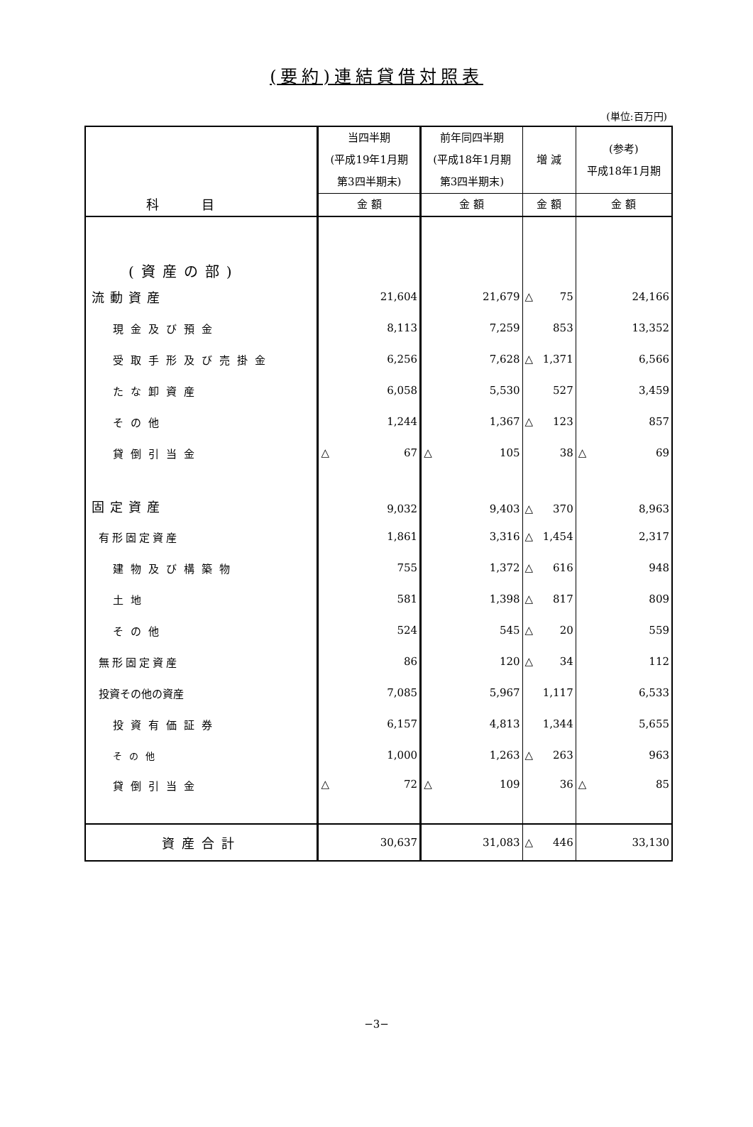(要約)連結貸借対照表
(単位:百万円)
| 科目 | 当四半期 (平成19年1月期 第3四半期末) | 前年同四半期 (平成18年1月期 第3四半期末) | 増 減 | (参考) 平成18年1月期 |
| --- | --- | --- | --- | --- |
| | 金 額 | 金 額 | 金 額 | 金 額 |
| (資産の部) | | | | |
| 流動資産 | 21,604 | 21,679 | △ 75 | 24,166 |
| 現金及び預金 | 8,113 | 7,259 | 853 | 13,352 |
| 受取手形及び売掛金 | 6,256 | 7,628 | △ 1,371 | 6,566 |
| たな卸資産 | 6,058 | 5,530 | 527 | 3,459 |
| その他 | 1,244 | 1,367 | △ 123 | 857 |
| 貸倒引当金 | △ 67 | △ 105 | 38 | △ 69 |
| 固定資産 | 9,032 | 9,403 | △ 370 | 8,963 |
| 有形固定資産 | 1,861 | 3,316 | △ 1,454 | 2,317 |
| 建物及び構築物 | 755 | 1,372 | △ 616 | 948 |
| 土地 | 581 | 1,398 | △ 817 | 809 |
| その他 | 524 | 545 | △ 20 | 559 |
| 無形固定資産 | 86 | 120 | △ 34 | 112 |
| 投資その他の資産 | 7,085 | 5,967 | 1,117 | 6,533 |
| 投資有価証券 | 6,157 | 4,813 | 1,344 | 5,655 |
| その他 | 1,000 | 1,263 | △ 263 | 963 |
| 貸倒引当金 | △ 72 | △ 109 | 36 | △ 85 |
| 資産合計 | 30,637 | 31,083 | △ 446 | 33,130 |
−3−